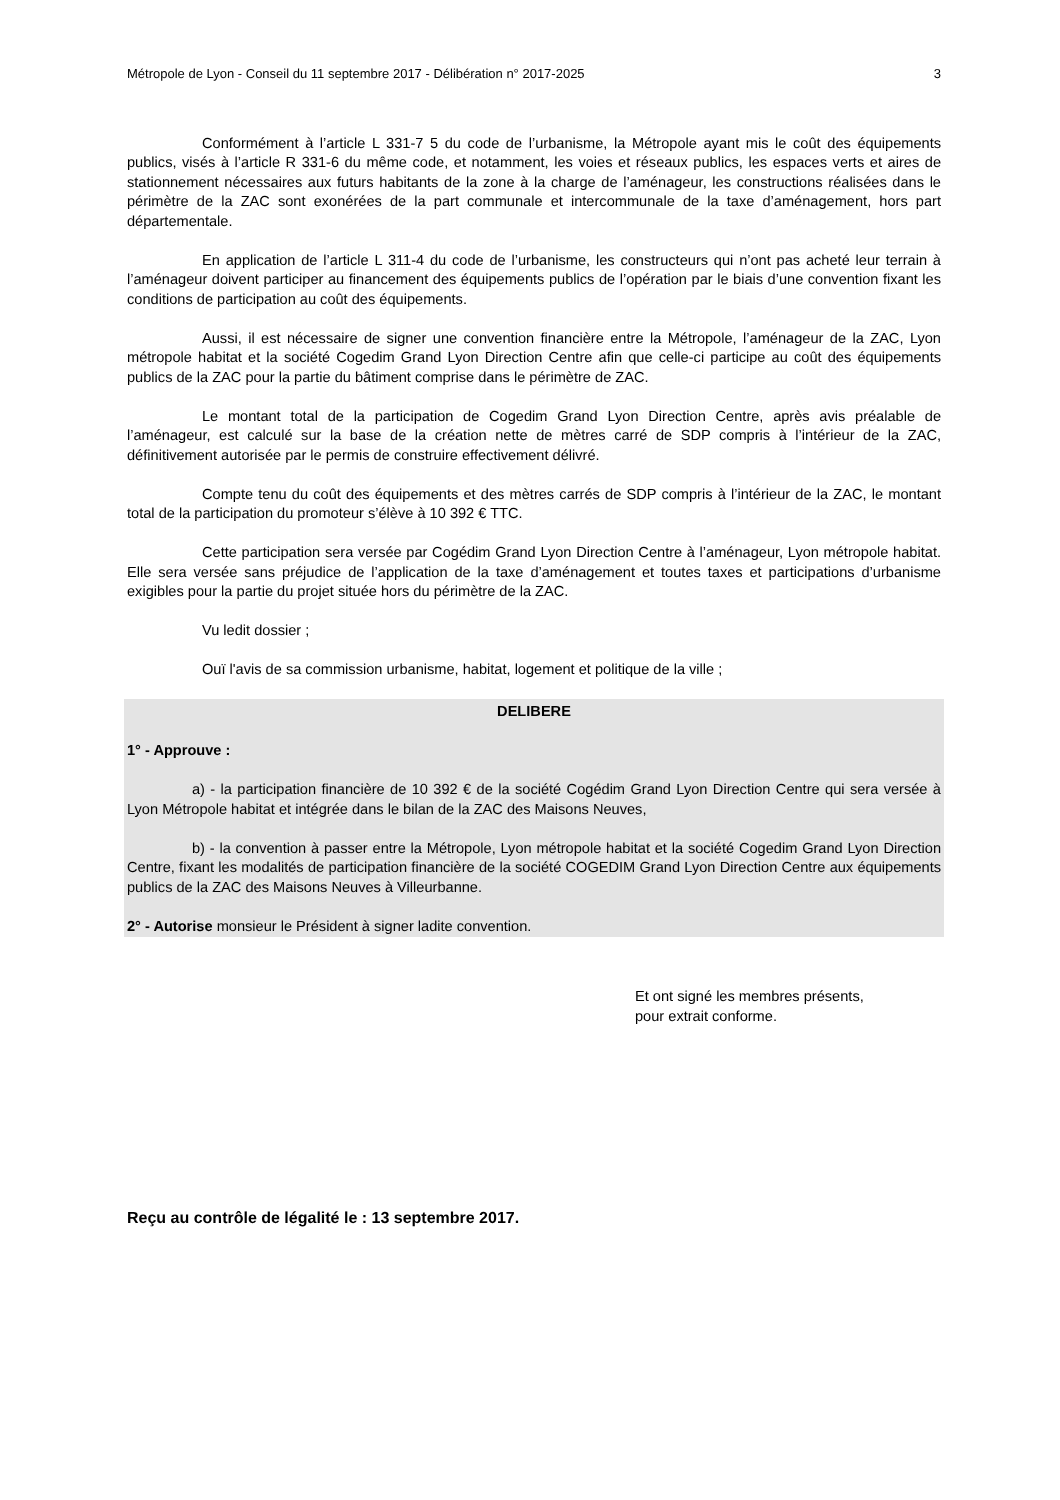Métropole de Lyon - Conseil du 11 septembre 2017 - Délibération n° 2017-2025 3
Conformément à l’article L 331-7 5 du code de l’urbanisme, la Métropole ayant mis le coût des équipements publics, visés à l’article R 331-6 du même code, et notamment, les voies et réseaux publics, les espaces verts et aires de stationnement nécessaires aux futurs habitants de la zone à la charge de l’aménageur, les constructions réalisées dans le périmètre de la ZAC sont exonérées de la part communale et intercommunale de la taxe d’aménagement, hors part départementale.
En application de l’article L 311-4 du code de l’urbanisme, les constructeurs qui n’ont pas acheté leur terrain à l’aménageur doivent participer au financement des équipements publics de l’opération par le biais d’une convention fixant les conditions de participation au coût des équipements.
Aussi, il est nécessaire de signer une convention financière entre la Métropole, l’aménageur de la ZAC, Lyon métropole habitat et la société Cogedim Grand Lyon Direction Centre afin que celle-ci participe au coût des équipements publics de la ZAC pour la partie du bâtiment comprise dans le périmètre de ZAC.
Le montant total de la participation de Cogedim Grand Lyon Direction Centre, après avis préalable de l’aménageur, est calculé sur la base de la création nette de mètres carré de SDP compris à l’intérieur de la ZAC, définitivement autorisée par le permis de construire effectivement délivré.
Compte tenu du coût des équipements et des mètres carrés de SDP compris à l’intérieur de la ZAC, le montant total de la participation du promoteur s’élève à 10 392 € TTC.
Cette participation sera versée par Cogédim Grand Lyon Direction Centre à l’aménageur, Lyon métropole habitat. Elle sera versée sans préjudice de l’application de la taxe d’aménagement et toutes taxes et participations d’urbanisme exigibles pour la partie du projet située hors du périmètre de la ZAC.
Vu ledit dossier ;
Ouï l'avis de sa commission urbanisme, habitat, logement et politique de la ville ;
DELIBERE
1° - Approuve :
a) - la participation financière de 10 392 € de la société Cogédim Grand Lyon Direction Centre qui sera versée à Lyon Métropole habitat et intégrée dans le bilan de la ZAC des Maisons Neuves,
b) - la convention à passer entre la Métropole, Lyon métropole habitat et la société Cogedim Grand Lyon Direction Centre, fixant les modalités de participation financière de la société COGEDIM Grand Lyon Direction Centre aux équipements publics de la ZAC des Maisons Neuves à Villeurbanne.
2° - Autorise monsieur le Président à signer ladite convention.
Et ont signé les membres présents,
pour extrait conforme.
Reçu au contrôle de légalité le : 13 septembre 2017.